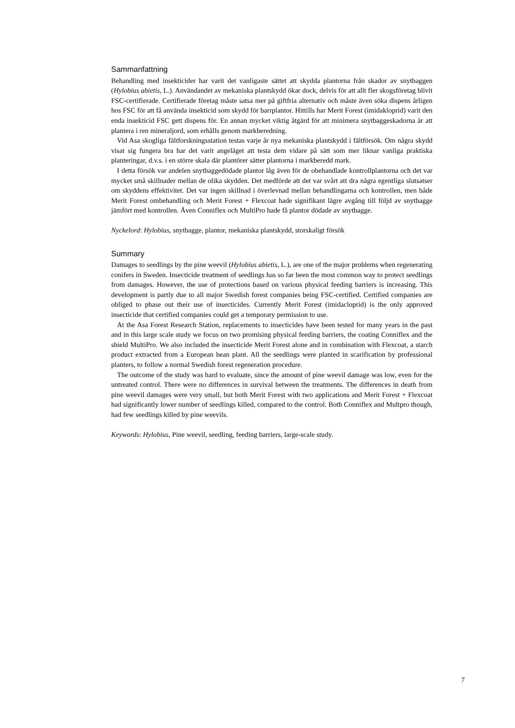Sammanfattning
Behandling med insekticider har varit det vanligaste sättet att skydda plantorna från skador av snytbaggen (Hylobius abietis, L.). Användandet av mekaniska plantskydd ökar dock, delvis för att allt fler skogsföretag blivit FSC-certifierade. Certifierade företag måste satsa mer på giftfria alternativ och måste även söka dispens årligen hos FSC för att få använda insekticid som skydd för barrplantor. Hittills har Merit Forest (imidakloprid) varit den enda insekticid FSC gett dispens för. En annan mycket viktig åtgärd för att minimera snytbaggeskadorna är att plantera i ren mineraljord, som erhålls genom markberedning.
Vid Asa skogliga fältforskningsstation testas varje år nya mekaniska plantskydd i fältförsök. Om några skydd visat sig fungera bra har det varit angeläget att testa dem vidare på sätt som mer liknar vanliga praktiska planteringar, d.v.s. i en större skala där plantörer sätter plantorna i markberedd mark.
I detta försök var andelen snytbaggedödade plantor låg även för de obehandlade kontrollplantorna och det var mycket små skillnader mellan de olika skydden. Det medförde att det var svårt att dra några egentliga slutsatser om skyddens effektivitet. Det var ingen skillnad i överlevnad mellan behandlingarna och kontrollen, men både Merit Forest ombehandling och Merit Forest + Flexcoat hade signifikant lägre avgång till följd av snytbagge jämfört med kontrollen. Även Conniflex och MultiPro hade få plantor dödade av snytbagge.
Nyckelord: Hylobius, snytbagge, plantor, mekaniska plantskydd, storskaligt försök
Summary
Damages to seedlings by the pine weevil (Hylobius abietis, L.), are one of the major problems when regenerating conifers in Sweden. Insecticide treatment of seedlings has so far been the most common way to protect seedlings from damages. However, the use of protections based on various physical feeding barriers is increasing. This development is partly due to all major Swedish forest companies being FSC-certified. Certified companies are obliged to phase out their use of insecticides. Currently Merit Forest (imidacloprid) is the only approved insecticide that certified companies could get a temporary permission to use.
At the Asa Forest Research Station, replacements to insecticides have been tested for many years in the past and in this large scale study we focus on two promising physical feeding barriers, the coating Conniflex and the shield MultiPro. We also included the insecticide Merit Forest alone and in combination with Flexcoat, a starch product extracted from a European bean plant. All the seedlings were planted in scarification by professional planters, to follow a normal Swedish forest regeneration procedure.
The outcome of the study was hard to evaluate, since the amount of pine weevil damage was low, even for the untreated control. There were no differences in survival between the treatments. The differences in death from pine weevil damages were very small, but both Merit Forest with two applications and Merit Forest + Flexcoat had significantly lower number of seedlings killed, compared to the control. Both Conniflex and Multpro though, had few seedlings killed by pine weevils.
Keywords: Hylobius, Pine weevil, seedling, feeding barriers, large-scale study.
7